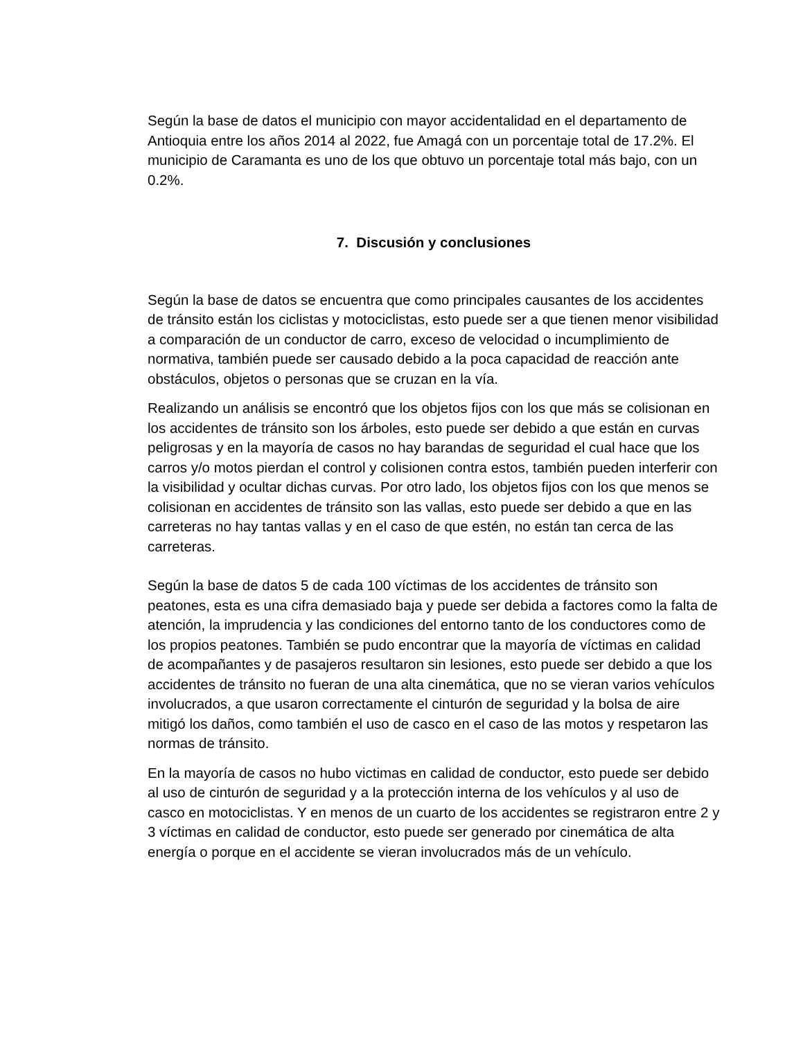Según la base de datos el municipio con mayor accidentalidad en el departamento de Antioquia entre los años 2014 al 2022, fue Amagá con un porcentaje total de 17.2%. El municipio de Caramanta es uno de los que obtuvo un porcentaje total más bajo, con un 0.2%.
7. Discusión y conclusiones
Según la base de datos se encuentra que como principales causantes de los accidentes de tránsito están los ciclistas y motociclistas, esto puede ser a que tienen menor visibilidad a comparación de un conductor de carro, exceso de velocidad o incumplimiento de normativa, también puede ser causado debido a la poca capacidad de reacción ante obstáculos, objetos o personas que se cruzan en la vía.
Realizando un análisis se encontró que los objetos fijos con los que más se colisionan en los accidentes de tránsito son los árboles, esto puede ser debido a que están en curvas peligrosas y en la mayoría de casos no hay barandas de seguridad el cual hace que los carros y/o motos pierdan el control y colisionen contra estos, también pueden interferir con la visibilidad y ocultar dichas curvas. Por otro lado, los objetos fijos con los que menos se colisionan en accidentes de tránsito son las vallas, esto puede ser debido a que en las carreteras no hay tantas vallas y en el caso de que estén, no están tan cerca de las carreteras.
Según la base de datos 5 de cada 100 víctimas de los accidentes de tránsito son peatones, esta es una cifra demasiado baja y puede ser debida a factores como la falta de atención, la imprudencia y las condiciones del entorno tanto de los conductores como de los propios peatones. También se pudo encontrar que la mayoría de víctimas en calidad de acompañantes y de pasajeros resultaron sin lesiones, esto puede ser debido a que los accidentes de tránsito no fueran de una alta cinemática, que no se vieran varios vehículos involucrados, a que usaron correctamente el cinturón de seguridad y la bolsa de aire mitigó los daños, como también el uso de casco en el caso de las motos y respetaron las normas de tránsito.
En la mayoría de casos no hubo victimas en calidad de conductor, esto puede ser debido al uso de cinturón de seguridad y a la protección interna de los vehículos y al uso de casco en motociclistas. Y en menos de un cuarto de los accidentes se registraron entre 2 y 3 víctimas en calidad de conductor, esto puede ser generado por cinemática de alta energía o porque en el accidente se vieran involucrados más de un vehículo.